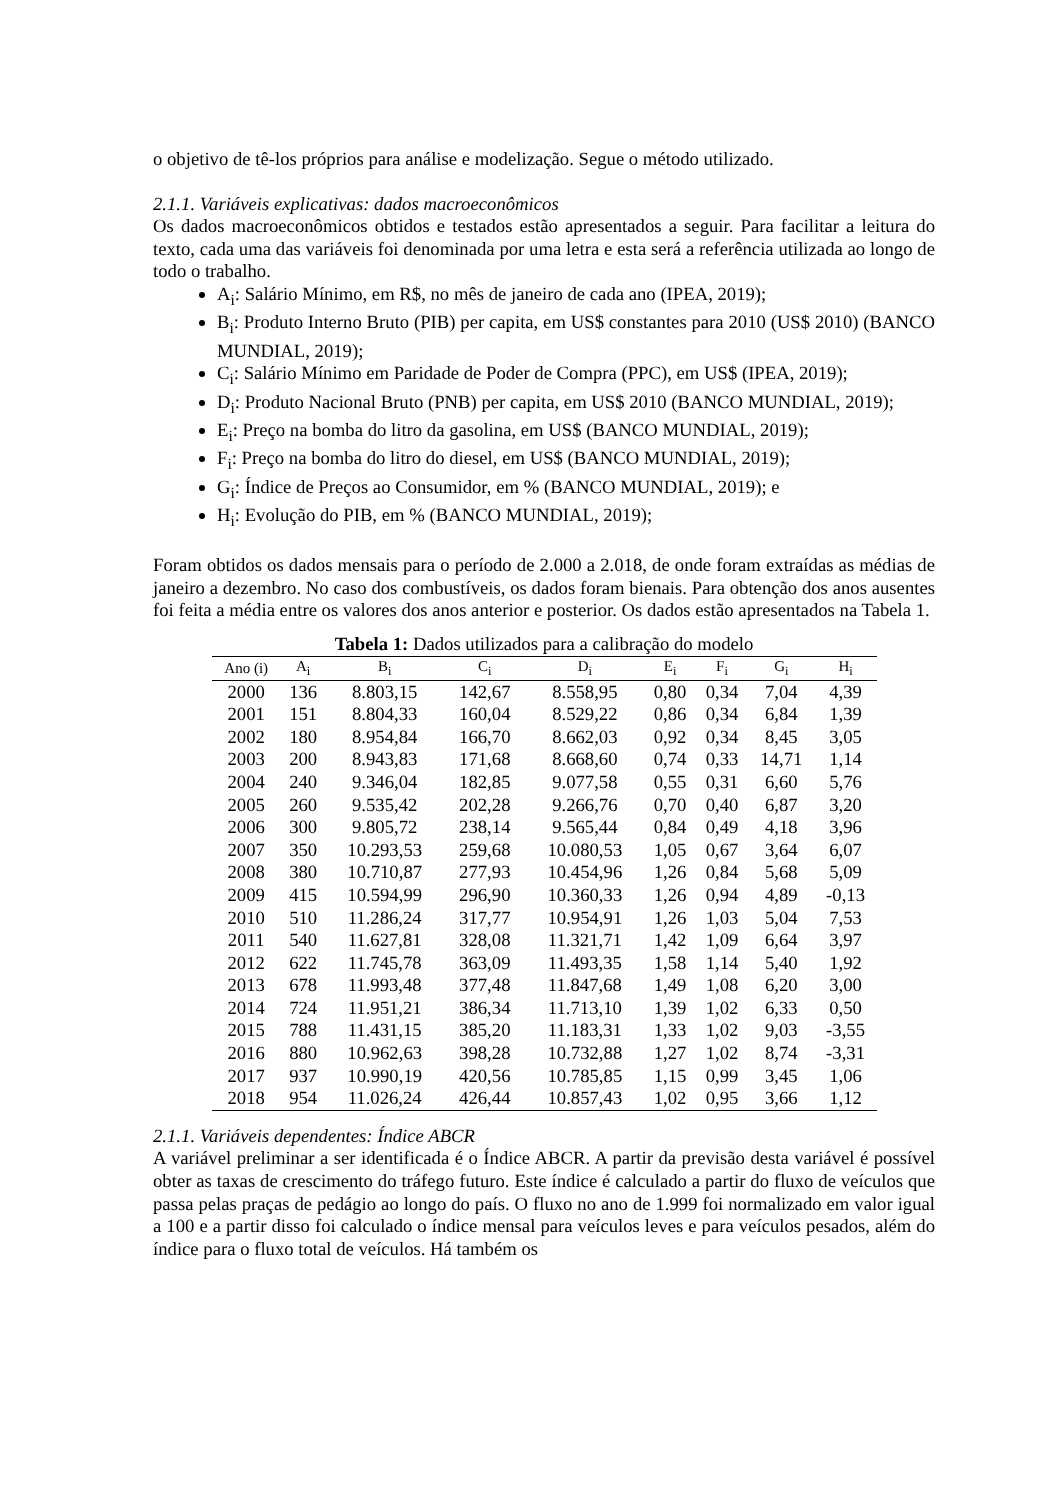o objetivo de tê-los próprios para análise e modelização. Segue o método utilizado.
2.1.1. Variáveis explicativas: dados macroeconômicos
Os dados macroeconômicos obtidos e testados estão apresentados a seguir. Para facilitar a leitura do texto, cada uma das variáveis foi denominada por uma letra e esta será a referência utilizada ao longo de todo o trabalho.
A<sub>i</sub>: Salário Mínimo, em R$, no mês de janeiro de cada ano (IPEA, 2019);
B<sub>i</sub>: Produto Interno Bruto (PIB) per capita, em US$ constantes para 2010 (US$ 2010) (BANCO MUNDIAL, 2019);
C<sub>i</sub>: Salário Mínimo em Paridade de Poder de Compra (PPC), em US$ (IPEA, 2019);
D<sub>i</sub>: Produto Nacional Bruto (PNB) per capita, em US$ 2010 (BANCO MUNDIAL, 2019);
E<sub>i</sub>: Preço na bomba do litro da gasolina, em US$ (BANCO MUNDIAL, 2019);
F<sub>i</sub>: Preço na bomba do litro do diesel, em US$ (BANCO MUNDIAL, 2019);
G<sub>i</sub>: Índice de Preços ao Consumidor, em % (BANCO MUNDIAL, 2019); e
H<sub>i</sub>: Evolução do PIB, em % (BANCO MUNDIAL, 2019);
Foram obtidos os dados mensais para o período de 2.000 a 2.018, de onde foram extraídas as médias de janeiro a dezembro. No caso dos combustíveis, os dados foram bienais. Para obtenção dos anos ausentes foi feita a média entre os valores dos anos anterior e posterior. Os dados estão apresentados na Tabela 1.
Tabela 1: Dados utilizados para a calibração do modelo
| Ano (i) | A<sub>i</sub> | B<sub>i</sub> | C<sub>i</sub> | D<sub>i</sub> | E<sub>i</sub> | F<sub>i</sub> | G<sub>i</sub> | H<sub>i</sub> |
| --- | --- | --- | --- | --- | --- | --- | --- | --- |
| 2000 | 136 | 8.803,15 | 142,67 | 8.558,95 | 0,80 | 0,34 | 7,04 | 4,39 |
| 2001 | 151 | 8.804,33 | 160,04 | 8.529,22 | 0,86 | 0,34 | 6,84 | 1,39 |
| 2002 | 180 | 8.954,84 | 166,70 | 8.662,03 | 0,92 | 0,34 | 8,45 | 3,05 |
| 2003 | 200 | 8.943,83 | 171,68 | 8.668,60 | 0,74 | 0,33 | 14,71 | 1,14 |
| 2004 | 240 | 9.346,04 | 182,85 | 9.077,58 | 0,55 | 0,31 | 6,60 | 5,76 |
| 2005 | 260 | 9.535,42 | 202,28 | 9.266,76 | 0,70 | 0,40 | 6,87 | 3,20 |
| 2006 | 300 | 9.805,72 | 238,14 | 9.565,44 | 0,84 | 0,49 | 4,18 | 3,96 |
| 2007 | 350 | 10.293,53 | 259,68 | 10.080,53 | 1,05 | 0,67 | 3,64 | 6,07 |
| 2008 | 380 | 10.710,87 | 277,93 | 10.454,96 | 1,26 | 0,84 | 5,68 | 5,09 |
| 2009 | 415 | 10.594,99 | 296,90 | 10.360,33 | 1,26 | 0,94 | 4,89 | -0,13 |
| 2010 | 510 | 11.286,24 | 317,77 | 10.954,91 | 1,26 | 1,03 | 5,04 | 7,53 |
| 2011 | 540 | 11.627,81 | 328,08 | 11.321,71 | 1,42 | 1,09 | 6,64 | 3,97 |
| 2012 | 622 | 11.745,78 | 363,09 | 11.493,35 | 1,58 | 1,14 | 5,40 | 1,92 |
| 2013 | 678 | 11.993,48 | 377,48 | 11.847,68 | 1,49 | 1,08 | 6,20 | 3,00 |
| 2014 | 724 | 11.951,21 | 386,34 | 11.713,10 | 1,39 | 1,02 | 6,33 | 0,50 |
| 2015 | 788 | 11.431,15 | 385,20 | 11.183,31 | 1,33 | 1,02 | 9,03 | -3,55 |
| 2016 | 880 | 10.962,63 | 398,28 | 10.732,88 | 1,27 | 1,02 | 8,74 | -3,31 |
| 2017 | 937 | 10.990,19 | 420,56 | 10.785,85 | 1,15 | 0,99 | 3,45 | 1,06 |
| 2018 | 954 | 11.026,24 | 426,44 | 10.857,43 | 1,02 | 0,95 | 3,66 | 1,12 |
2.1.1. Variáveis dependentes: Índice ABCR
A variável preliminar a ser identificada é o Índice ABCR. A partir da previsão desta variável é possível obter as taxas de crescimento do tráfego futuro. Este índice é calculado a partir do fluxo de veículos que passa pelas praças de pedágio ao longo do país. O fluxo no ano de 1.999 foi normalizado em valor igual a 100 e a partir disso foi calculado o índice mensal para veículos leves e para veículos pesados, além do índice para o fluxo total de veículos. Há também os